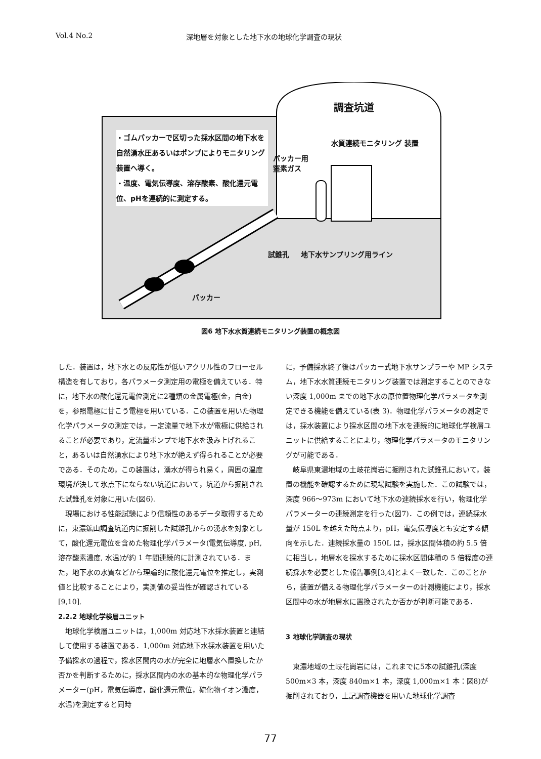Vol.4 No.2 深地層を対象とした地下水の地球化学調査の現状
・ゴムパッカーで区切った採水区間の地下水を自然湧水圧あるいはポンプによりモニタリング装置へ導く。
・温度、電気伝導度、溶存酸素、酸化還元電位、pHを連続的に測定する。
調査坑道
パッカー用
窒素ガス
水質連続モニタリング 装置
試錐孔 地下水サンプリング用ライン
パッカー
図6 地下水水質連続モニタリング装置の概念図
した．装置は，地下水との反応性が低いアクリル性のフローセル構造を有しており，各パラメータ測定用の電極を備えている．特に，地下水の酸化還元電位測定に2種類の金属電極(金，白金)を，参照電極に甘こう電極を用いている．この装置を用いた物理化学パラメータの測定では，一定流量で地下水が電極に供給されることが必要であり，定流量ポンプで地下水を汲み上げれること，あるいは自然湧水により地下水が絶えず得られることが必要である．そのため，この装置は，湧水が得られ易く，周囲の温度環境が決して氷点下にならない坑道において，坑道から掘削された試錐孔を対象に用いた(図6).
現場における性能試験により信頼性のあるデータ取得するために，東濃鉱山調査坑道内に掘削した試錐孔からの湧水を対象として，酸化還元電位を含めた物理化学パラメータ(電気伝導度, pH, 溶存酸素濃度, 水温)が約 1 年間連続的に計測されている．また，地下水の水質などから理論的に酸化還元電位を推定し，実測値と比較することにより，実測値の妥当性が確認されている[9,10].
2.2.2 地球化学検層ユニット
地球化学検層ユニットは，1,000m 対応地下水採水装置と連結して使用する装置である．1,000m 対応地下水採水装置を用いた予備採水の過程で，採水区間内の水が完全に地層水へ置換したか否かを判断するために，採水区間内の水の基本的な物理化学パラメーター(pH，電気伝導度，酸化還元電位，硫化物イオン濃度，水温)を測定すると同時
に，予備採水終了後はパッカー式地下水サンプラーや MP システム，地下水水質連続モニタリング装置では測定することのできない深度 1,000m までの地下水の原位置物理化学パラメータを測定できる機能を備えている(表 3)．物理化学パラメータの測定では，採水装置により採水区間の地下水を連続的に地球化学検層ユニットに供給することにより，物理化学パラメータのモニタリングが可能である．
岐阜県東濃地域の土岐花崗岩に掘削された試錐孔において，装置の機能を確認するために現場試験を実施した．この試験では，深度 966～973m において地下水の連続採水を行い，物理化学パラメーターの連続測定を行った(図7)．この例では，連続採水量が 150L を越えた時点より，pH，電気伝導度とも安定する傾向を示した．連続採水量の 150L は，採水区間体積の約 5.5 倍に相当し，地層水を採水するために採水区間体積の 5 倍程度の連続採水を必要とした報告事例[3,4]とよく一致した．このことから，装置が備える物理化学パラメーターの計測機能により，採水区間中の水が地層水に置換されたか否かが判断可能である．
3 地球化学調査の現状
東濃地域の土岐花崗岩には，これまでに5本の試錐孔(深度 500m×3 本，深度 840m×1 本，深度 1,000m×1 本：図8)が掘削されており，上記調査機器を用いた地球化学調査
77